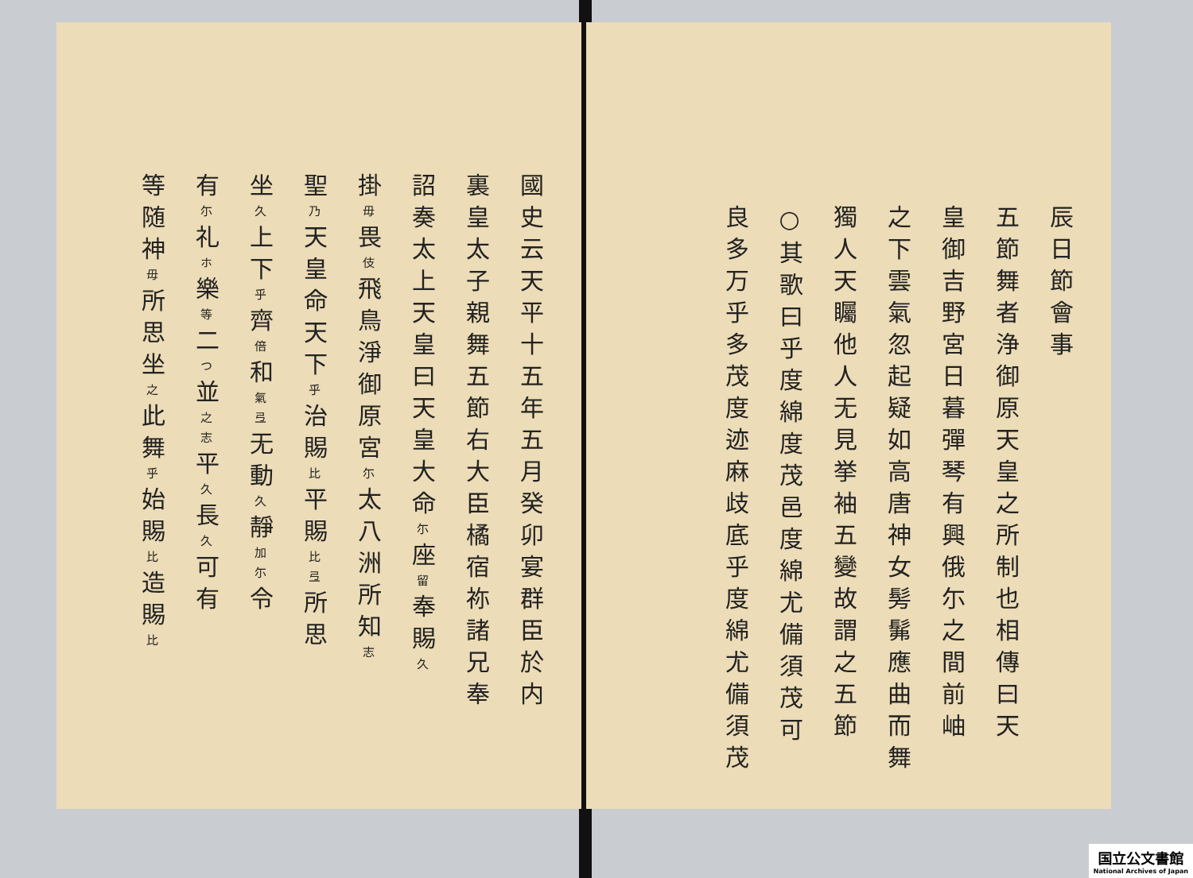辰日節會事
五節舞者浄御原天皇之所制也相傳曰天
皇御吉野宮日暮彈琴有興俄尓之間前岫
之下雲氣忽起疑如高唐神女髣髴應曲而舞
獨人天矚他人无見挙袖五變故謂之五節
○其歌曰乎度綿度茂邑度綿尤備須茂可
良多万乎多茂度迹麻歧底乎度綿尤備須茂
國史云天平十五年五月癸卯宴群臣於内
裏皇太子親舞五節右大臣橘宿祢諸兄奉
詔奏太上天皇曰天皇大命尓座留奉賜久
掛毋畏伎飛鳥淨御原宮尓太八洲所知志
聖乃天皇命天下乎治賜比平賜比弖所思
坐久上下乎齊倍和氣弖无動久靜加尓令
有尓礼ホ樂等二つ並之志平久長久可有
等随神毋所思坐之此舞乎始賜比造賜比
国立公文書館
National Archives of Japan